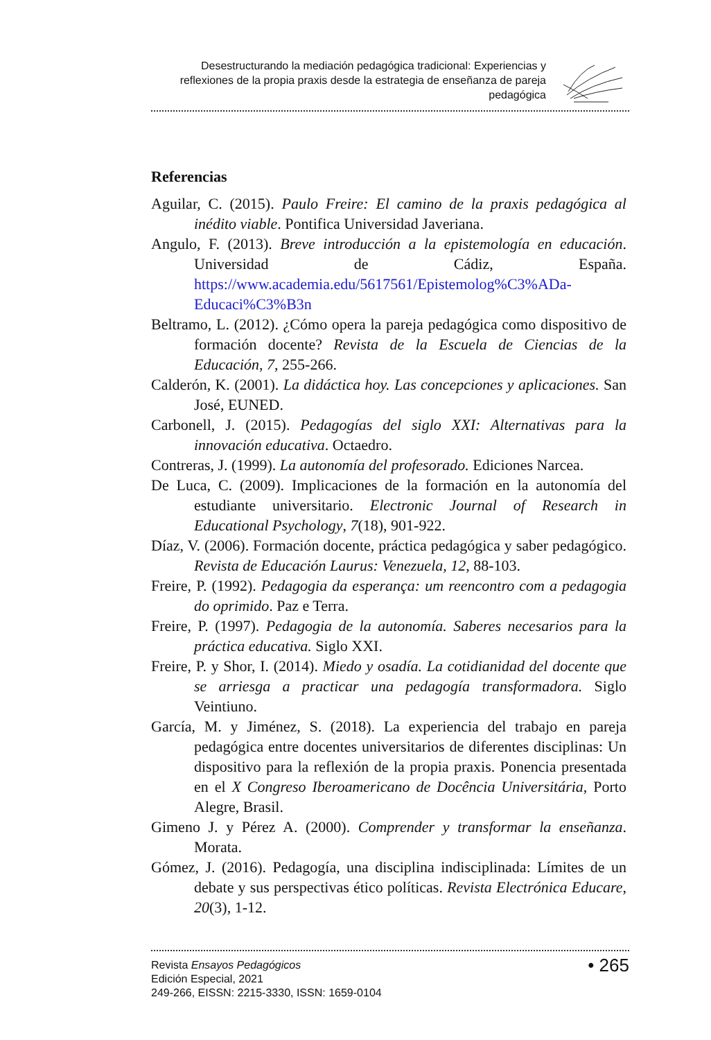Desestructurando la mediación pedagógica tradicional: Experiencias y reflexiones de la propia praxis desde la estrategia de enseñanza de pareja pedagógica
Referencias
Aguilar, C. (2015). Paulo Freire: El camino de la praxis pedagógica al inédito viable. Pontifica Universidad Javeriana.
Angulo, F. (2013). Breve introducción a la epistemología en educación. Universidad de Cádiz, España. https://www.academia.edu/5617561/Epistemolog%C3%ADa-Educaci%C3%B3n
Beltramo, L. (2012). ¿Cómo opera la pareja pedagógica como dispositivo de formación docente? Revista de la Escuela de Ciencias de la Educación, 7, 255-266.
Calderón, K. (2001). La didáctica hoy. Las concepciones y aplicaciones. San José, EUNED.
Carbonell, J. (2015). Pedagogías del siglo XXI: Alternativas para la innovación educativa. Octaedro.
Contreras, J. (1999). La autonomía del profesorado. Ediciones Narcea.
De Luca, C. (2009). Implicaciones de la formación en la autonomía del estudiante universitario. Electronic Journal of Research in Educational Psychology, 7(18), 901-922.
Díaz, V. (2006). Formación docente, práctica pedagógica y saber pedagógico. Revista de Educación Laurus: Venezuela, 12, 88-103.
Freire, P. (1992). Pedagogia da esperança: um reencontro com a pedagogia do oprimido. Paz e Terra.
Freire, P. (1997). Pedagogia de la autonomía. Saberes necesarios para la práctica educativa. Siglo XXI.
Freire, P. y Shor, I. (2014). Miedo y osadía. La cotidianidad del docente que se arriesga a practicar una pedagogía transformadora. Siglo Veintiuno.
García, M. y Jiménez, S. (2018). La experiencia del trabajo en pareja pedagógica entre docentes universitarios de diferentes disciplinas: Un dispositivo para la reflexión de la propia praxis. Ponencia presentada en el X Congreso Iberoamericano de Docência Universitária, Porto Alegre, Brasil.
Gimeno J. y Pérez A. (2000). Comprender y transformar la enseñanza. Morata.
Gómez, J. (2016). Pedagogía, una disciplina indisciplinada: Límites de un debate y sus perspectivas ético políticas. Revista Electrónica Educare, 20(3), 1-12.
Revista Ensayos Pedagógicos
Edición Especial, 2021
249-266, EISSN: 2215-3330, ISSN: 1659-0104
• 265